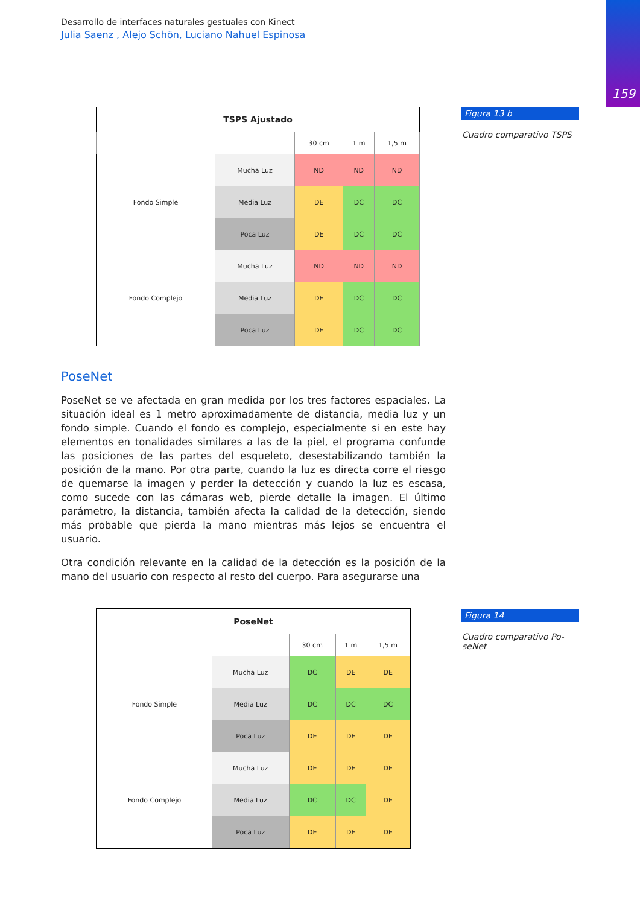159
Desarrollo de interfaces naturales gestuales con Kinect
Julia Saenz , Alejo Schön, Luciano Nahuel Espinosa
| TSPS Ajustado | | | | |
| --- | --- | --- | --- | --- |
| | | 30 cm | 1 m | 1,5 m |
| Fondo Simple | Mucha Luz | ND | ND | ND |
| | Media Luz | DE | DC | DC |
| | Poca Luz | DE | DC | DC |
| Fondo Complejo | Mucha Luz | ND | ND | ND |
| | Media Luz | DE | DC | DC |
| | Poca Luz | DE | DC | DC |
Figura 13 b
Cuadro comparativo TSPS
PoseNet
PoseNet se ve afectada en gran medida por los tres factores espaciales. La situación ideal es 1 metro aproximadamente de distancia, media luz y un fondo simple. Cuando el fondo es complejo, especialmente si en este hay elementos en tonalidades similares a las de la piel, el programa confunde las posiciones de las partes del esqueleto, desestabilizando también la posición de la mano. Por otra parte, cuando la luz es directa corre el riesgo de quemarse la imagen y perder la detección y cuando la luz es escasa, como sucede con las cámaras web, pierde detalle la imagen. El último parámetro, la distancia, también afecta la calidad de la detección, siendo más probable que pierda la mano mientras más lejos se encuentra el usuario.
Otra condición relevante en la calidad de la detección es la posición de la mano del usuario con respecto al resto del cuerpo. Para asegurarse una
| PoseNet | | | | |
| --- | --- | --- | --- | --- |
| | | 30 cm | 1 m | 1,5 m |
| Fondo Simple | Mucha Luz | DC | DE | DE |
| | Media Luz | DC | DC | DC |
| | Poca Luz | DE | DE | DE |
| Fondo Complejo | Mucha Luz | DE | DE | DE |
| | Media Luz | DC | DC | DE |
| | Poca Luz | DE | DE | DE |
Figura 14
Cuadro comparativo Po-
seNet